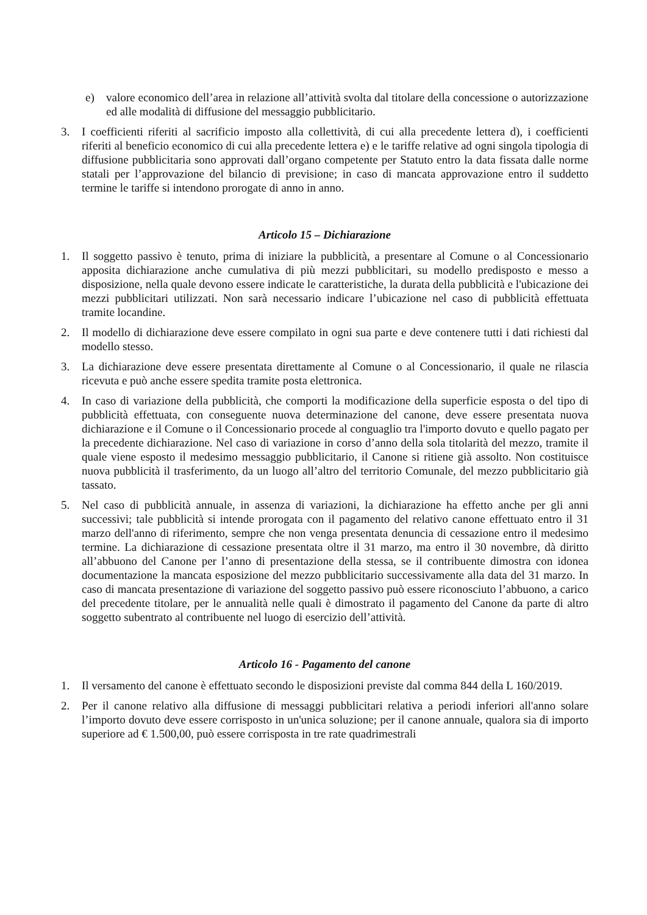e) valore economico dell’area in relazione all’attività svolta dal titolare della concessione o autorizzazione ed alle modalità di diffusione del messaggio pubblicitario.
3. I coefficienti riferiti al sacrificio imposto alla collettività, di cui alla precedente lettera d), i coefficienti riferiti al beneficio economico di cui alla precedente lettera e) e le tariffe relative ad ogni singola tipologia di diffusione pubblicitaria sono approvati dall’organo competente per Statuto entro la data fissata dalle norme statali per l’approvazione del bilancio di previsione; in caso di mancata approvazione entro il suddetto termine le tariffe si intendono prorogate di anno in anno.
Articolo 15 – Dichiarazione
1. Il soggetto passivo è tenuto, prima di iniziare la pubblicità, a presentare al Comune o al Concessionario apposita dichiarazione anche cumulativa di più mezzi pubblicitari, su modello predisposto e messo a disposizione, nella quale devono essere indicate le caratteristiche, la durata della pubblicità e l'ubicazione dei mezzi pubblicitari utilizzati. Non sarà necessario indicare l’ubicazione nel caso di pubblicità effettuata tramite locandine.
2. Il modello di dichiarazione deve essere compilato in ogni sua parte e deve contenere tutti i dati richiesti dal modello stesso.
3. La dichiarazione deve essere presentata direttamente al Comune o al Concessionario, il quale ne rilascia ricevuta e può anche essere spedita tramite posta elettronica.
4. In caso di variazione della pubblicità, che comporti la modificazione della superficie esposta o del tipo di pubblicità effettuata, con conseguente nuova determinazione del canone, deve essere presentata nuova dichiarazione e il Comune o il Concessionario procede al conguaglio tra l'importo dovuto e quello pagato per la precedente dichiarazione. Nel caso di variazione in corso d’anno della sola titolarità del mezzo, tramite il quale viene esposto il medesimo messaggio pubblicitario, il Canone si ritiene già assolto. Non costituisce nuova pubblicità il trasferimento, da un luogo all’altro del territorio Comunale, del mezzo pubblicitario già tassato.
5. Nel caso di pubblicità annuale, in assenza di variazioni, la dichiarazione ha effetto anche per gli anni successivi; tale pubblicità si intende prorogata con il pagamento del relativo canone effettuato entro il 31 marzo dell'anno di riferimento, sempre che non venga presentata denuncia di cessazione entro il medesimo termine. La dichiarazione di cessazione presentata oltre il 31 marzo, ma entro il 30 novembre, dà diritto all’abbuono del Canone per l’anno di presentazione della stessa, se il contribuente dimostra con idonea documentazione la mancata esposizione del mezzo pubblicitario successivamente alla data del 31 marzo. In caso di mancata presentazione di variazione del soggetto passivo può essere riconosciuto l’abbuono, a carico del precedente titolare, per le annualità nelle quali è dimostrato il pagamento del Canone da parte di altro soggetto subentrato al contribuente nel luogo di esercizio dell’attività.
Articolo 16 - Pagamento del canone
1. Il versamento del canone è effettuato secondo le disposizioni previste dal comma 844 della L 160/2019.
2. Per il canone relativo alla diffusione di messaggi pubblicitari relativa a periodi inferiori all'anno solare l’importo dovuto deve essere corrisposto in un'unica soluzione; per il canone annuale, qualora sia di importo superiore ad € 1.500,00, può essere corrisposta in tre rate quadrimestrali